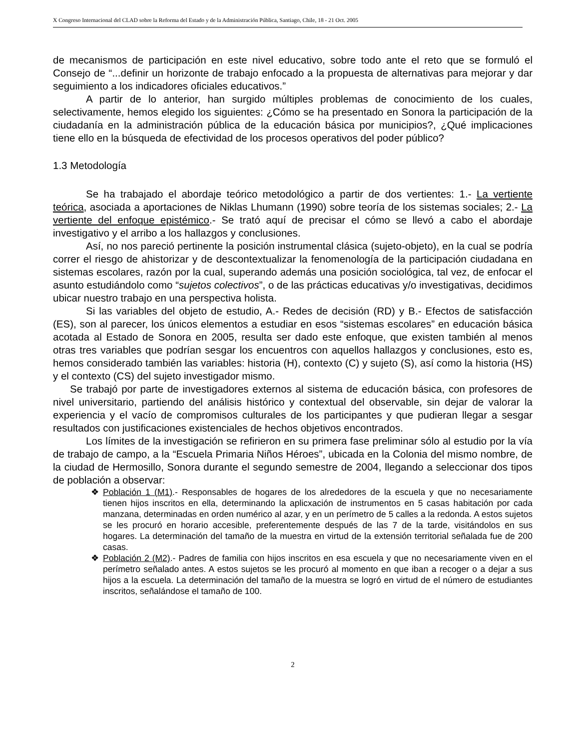X Congreso Internacional del CLAD sobre la Reforma del Estado y de la Administración Pública, Santiago, Chile, 18 - 21 Oct. 2005
de mecanismos de participación en este nivel educativo, sobre todo ante el reto que se formuló el Consejo de “...definir un horizonte de trabajo enfocado a la propuesta de alternativas para mejorar y dar seguimiento a los indicadores oficiales educativos.”
A partir de lo anterior, han surgido múltiples problemas de conocimiento de los cuales, selectivamente, hemos elegido los siguientes: ¿Cómo se ha presentado en Sonora la participación de la ciudadanía en la administración pública de la educación básica por municipios?, ¿Qué implicaciones tiene ello en la búsqueda de efectividad de los procesos operativos del poder público?
1.3 Metodología
Se ha trabajado el abordaje teórico metodológico a partir de dos vertientes: 1.- La vertiente teórica, asociada a aportaciones de Niklas Lhumann (1990) sobre teoría de los sistemas sociales; 2.- La vertiente del enfoque epistémico.- Se trató aquí de precisar el cómo se llevó a cabo el abordaje investigativo y el arribo a los hallazgos y conclusiones.
Así, no nos pareció pertinente la posición instrumental clásica (sujeto-objeto), en la cual se podría correr el riesgo de ahistorizar y de descontextualizar la fenomenología de la participación ciudadana en sistemas escolares, razón por la cual, superando además una posición sociológica, tal vez, de enfocar el asunto estudiándolo como “sujetos colectivos”, o de las prácticas educativas y/o investigativas, decidimos ubicar nuestro trabajo en una perspectiva holista.
Si las variables del objeto de estudio, A.- Redes de decisión (RD) y B.- Efectos de satisfacción (ES), son al parecer, los únicos elementos a estudiar en esos “sistemas escolares” en educación básica acotada al Estado de Sonora en 2005, resulta ser dado este enfoque, que existen también al menos otras tres variables que podrían sesgar los encuentros con aquellos hallazgos y conclusiones, esto es, hemos considerado también las variables: historia (H), contexto (C) y sujeto (S), así como la historia (HS) y el contexto (CS) del sujeto investigador mismo.
Se trabajó por parte de investigadores externos al sistema de educación básica, con profesores de nivel universitario, partiendo del análisis histórico y contextual del observable, sin dejar de valorar la experiencia y el vacío de compromisos culturales de los participantes y que pudieran llegar a sesgar resultados con justificaciones existenciales de hechos objetivos encontrados.
Los límites de la investigación se refirieron en su primera fase preliminar sólo al estudio por la vía de trabajo de campo, a la “Escuela Primaria Niños Héroes”, ubicada en la Colonia del mismo nombre, de la ciudad de Hermosillo, Sonora durante el segundo semestre de 2004, llegando a seleccionar dos tipos de población a observar:
❖ Población 1 (M1).- Responsables de hogares de los alrededores de la escuela y que no necesariamente tienen hijos inscritos en ella, determinando la aplicxación de instrumentos en 5 casas habitación por cada manzana, determinadas en orden numérico al azar, y en un perímetro de 5 calles a la redonda. A estos sujetos se les procuró en horario accesible, preferentemente después de las 7 de la tarde, visitándolos en sus hogares. La determinación del tamaño de la muestra en virtud de la extensión territorial señalada fue de 200 casas.
❖ Población 2 (M2).- Padres de familia con hijos inscritos en esa escuela y que no necesariamente viven en el perímetro señalado antes. A estos sujetos se les procuró al momento en que iban a recoger o a dejar a sus hijos a la escuela. La determinación del tamaño de la muestra se logró en virtud de el número de estudiantes inscritos, señalándose el tamaño de 100.
2